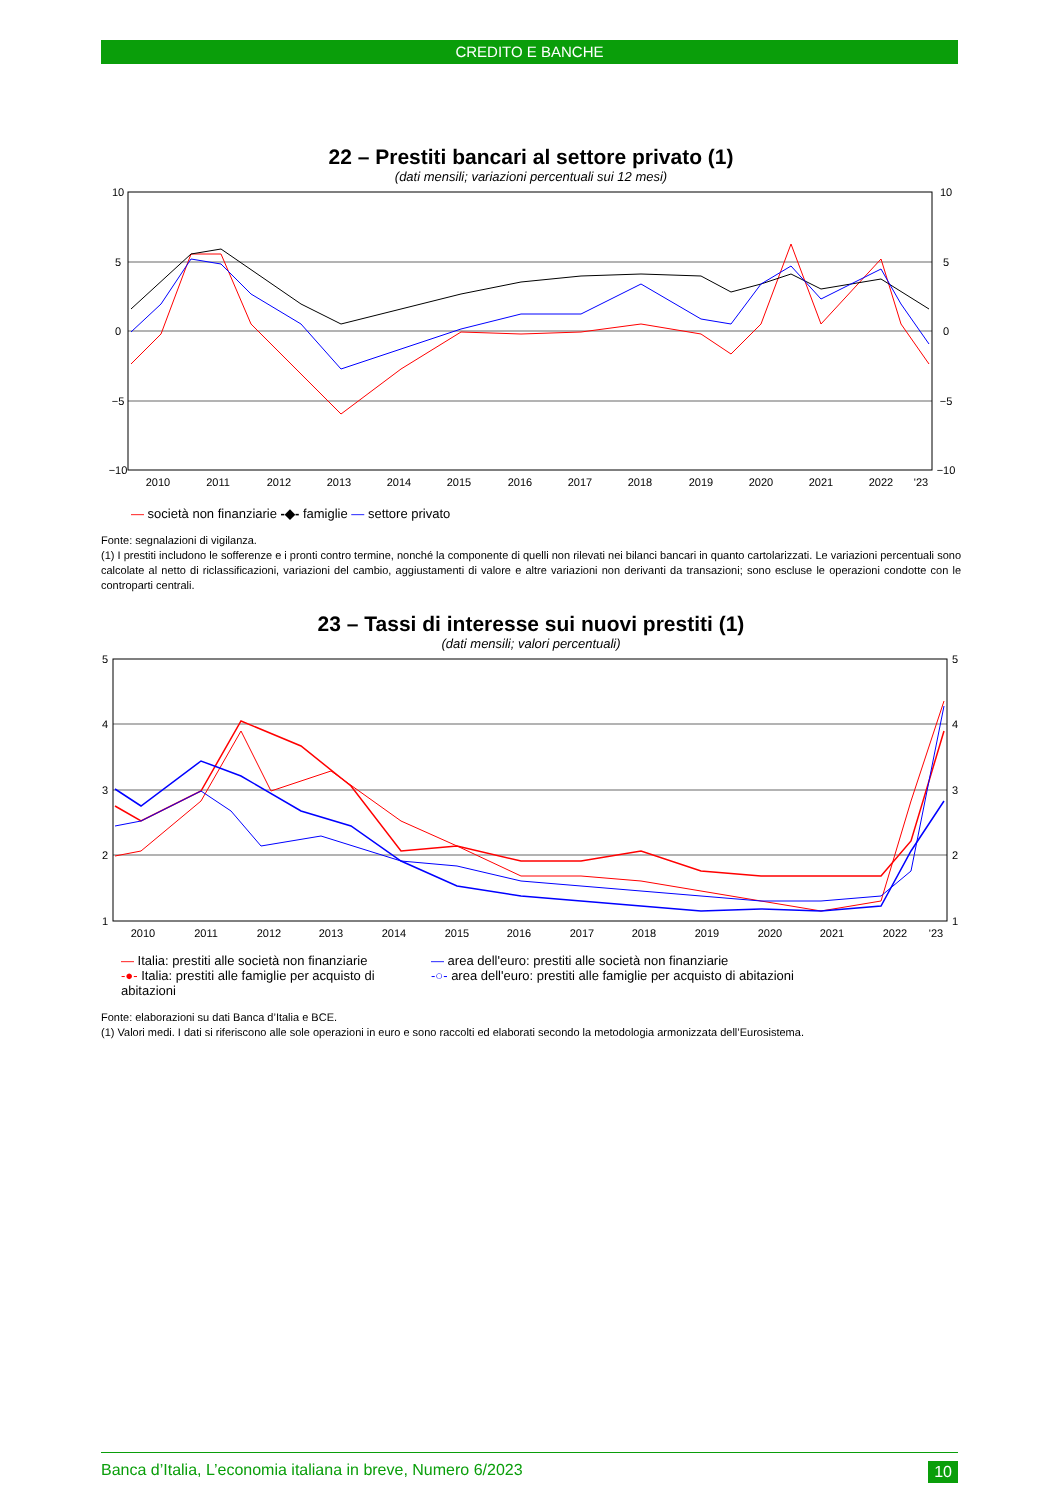CREDITO E BANCHE
22 – Prestiti bancari al settore privato (1)
(dati mensili; variazioni percentuali sui 12 mesi)
10
5
0
−5
−10
10
5
0
−5
−10
2010
2011
2012
2013
2014
2015
2016
2017
2018
2019
2020
2021
2022
'23
— società non finanziarie -◆- famiglie — settore privato
Fonte: segnalazioni di vigilanza.
(1) I prestiti includono le sofferenze e i pronti contro termine, nonché la componente di quelli non rilevati nei bilanci bancari in quanto cartolarizzati. Le variazioni percentuali sono calcolate al netto di riclassificazioni, variazioni del cambio, aggiustamenti di valore e altre variazioni non derivanti da transazioni; sono escluse le operazioni condotte con le controparti centrali.
23 – Tassi di interesse sui nuovi prestiti (1)
(dati mensili; valori percentuali)
5
4
3
2
1
5
4
3
2
1
2010
2011
2012
2013
2014
2015
2016
2017
2018
2019
2020
2021
2022
'23
— Italia: prestiti alle società non finanziarie — area dell'euro: prestiti alle società non finanziarie -●- Italia: prestiti alle famiglie per acquisto di abitazioni -○- area dell'euro: prestiti alle famiglie per acquisto di abitazioni
Fonte: elaborazioni su dati Banca d’Italia e BCE.
(1) Valori medi. I dati si riferiscono alle sole operazioni in euro e sono raccolti ed elaborati secondo la metodologia armonizzata dell’Eurosistema.
Banca d’Italia, L’economia italiana in breve, Numero 6/2023 10